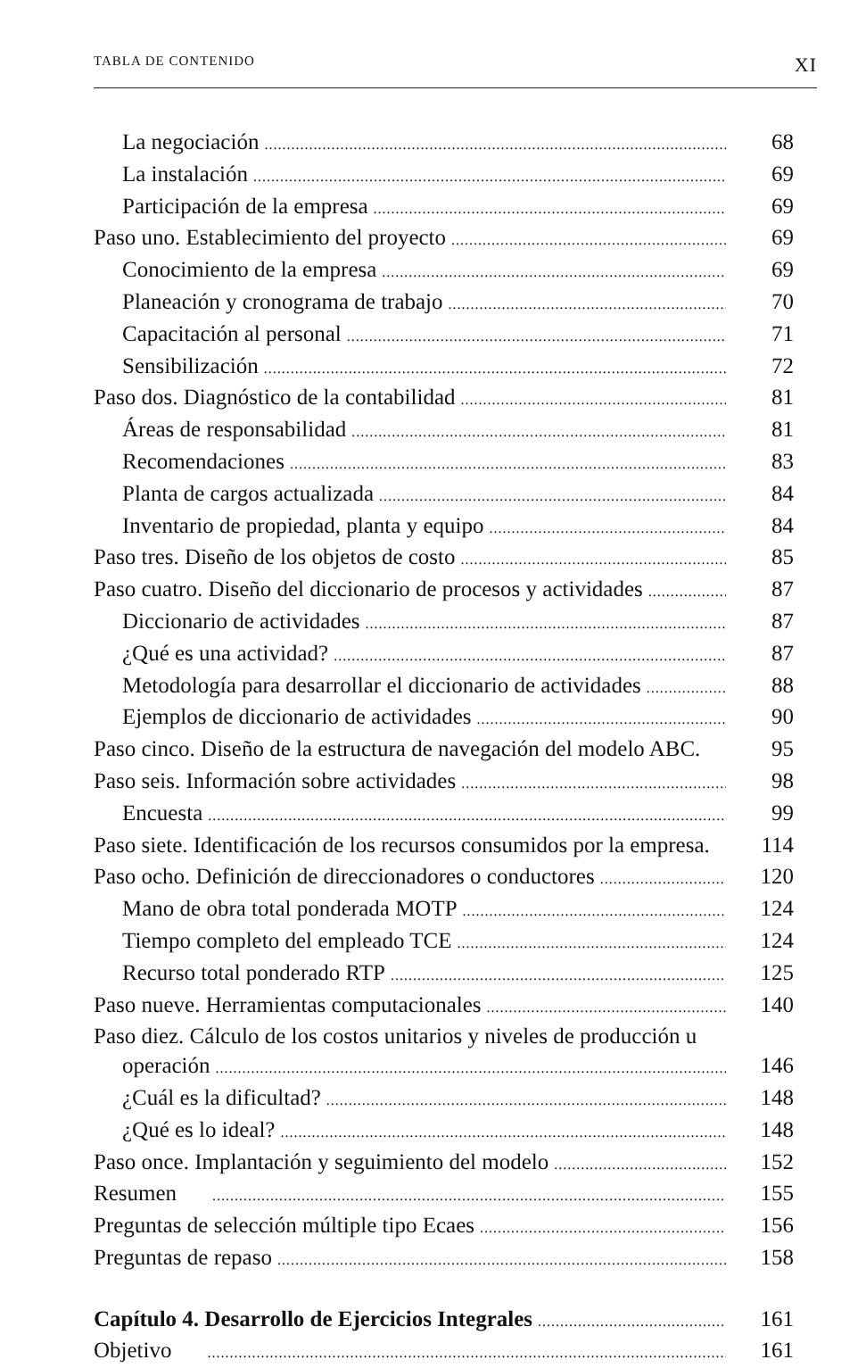TABLA DE CONTENIDO XI
La negociación 68
La instalación 69
Participación de la empresa 69
Paso uno. Establecimiento del proyecto 69
Conocimiento de la empresa 69
Planeación y cronograma de trabajo 70
Capacitación al personal 71
Sensibilización 72
Paso dos. Diagnóstico de la contabilidad 81
Áreas de responsabilidad 81
Recomendaciones 83
Planta de cargos actualizada 84
Inventario de propiedad, planta y equipo 84
Paso tres. Diseño de los objetos de costo 85
Paso cuatro. Diseño del diccionario de procesos y actividades 87
Diccionario de actividades 87
¿Qué es una actividad? 87
Metodología para desarrollar el diccionario de actividades 88
Ejemplos de diccionario de actividades 90
Paso cinco. Diseño de la estructura de navegación del modelo ABC. 95
Paso seis. Información sobre actividades 98
Encuesta 99
Paso siete. Identificación de los recursos consumidos por la empresa. 114
Paso ocho. Definición de direccionadores o conductores 120
Mano de obra total ponderada MOTP 124
Tiempo completo del empleado TCE 124
Recurso total ponderado RTP 125
Paso nueve. Herramientas computacionales 140
Paso diez. Cálculo de los costos unitarios y niveles de producción u
operación 146
¿Cuál es la dificultad? 148
¿Qué es lo ideal? 148
Paso once. Implantación y seguimiento del modelo 152
Resumen 155
Preguntas de selección múltiple tipo Ecaes 156
Preguntas de repaso 158
Capítulo 4. Desarrollo de Ejercicios Integrales 161
Objetivo 161